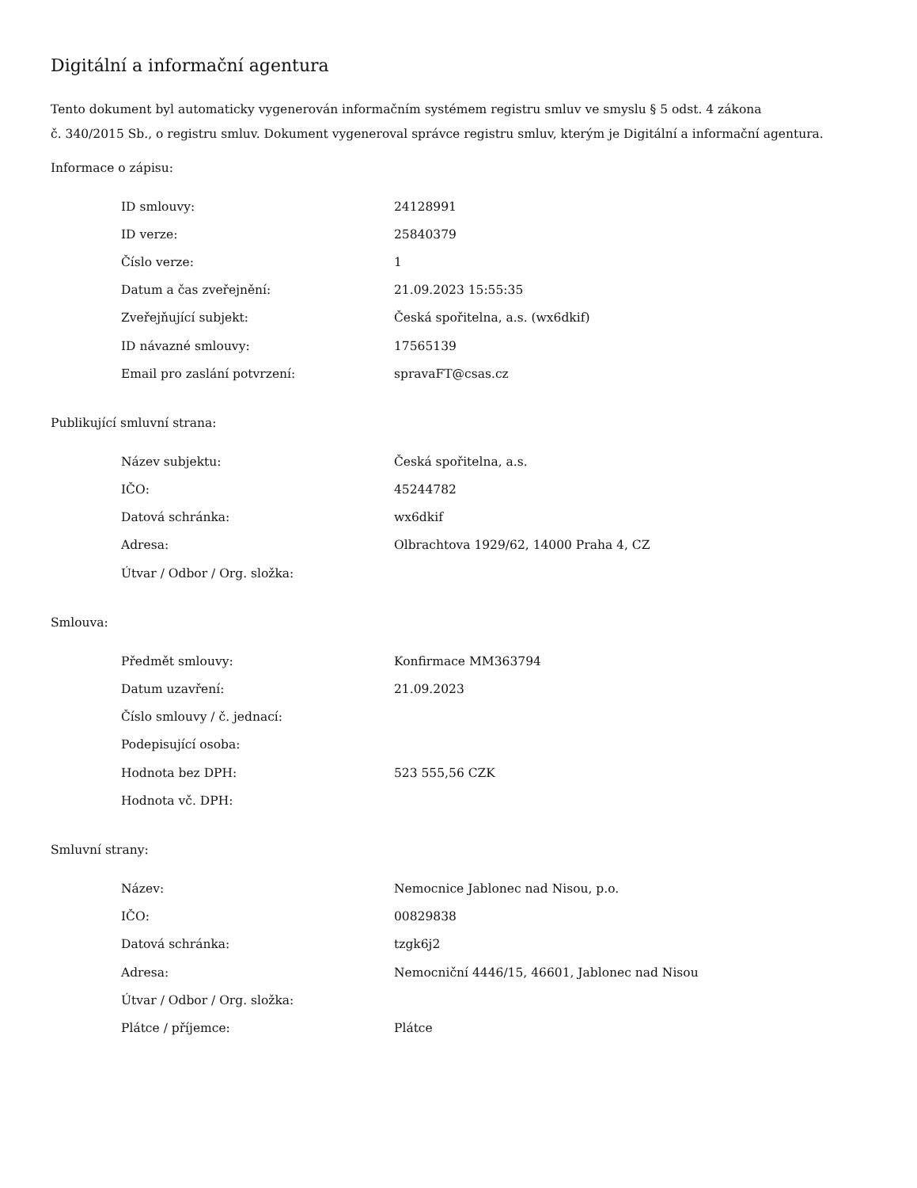Digitální a informační agentura
Tento dokument byl automaticky vygenerován informačním systémem registru smluv ve smyslu § 5 odst. 4 zákona
č. 340/2015 Sb., o registru smluv. Dokument vygeneroval správce registru smluv, kterým je Digitální a informační agentura.
Informace o zápisu:
| ID smlouvy: | 24128991 |
| ID verze: | 25840379 |
| Číslo verze: | 1 |
| Datum a čas zveřejnění: | 21.09.2023 15:55:35 |
| Zveřejňující subjekt: | Česká spořitelna, a.s. (wx6dkif) |
| ID návazné smlouvy: | 17565139 |
| Email pro zaslání potvrzení: | spravaFT@csas.cz |
Publikující smluvní strana:
| Název subjektu: | Česká spořitelna, a.s. |
| IČO: | 45244782 |
| Datová schránka: | wx6dkif |
| Adresa: | Olbrachtova 1929/62, 14000 Praha 4, CZ |
| Útvar / Odbor / Org. složka: | |
Smlouva:
| Předmět smlouvy: | Konfirmace MM363794 |
| Datum uzavření: | 21.09.2023 |
| Číslo smlouvy / č. jednací: | |
| Podepisující osoba: | |
| Hodnota bez DPH: | 523 555,56 CZK |
| Hodnota vč. DPH: | |
Smluvní strany:
| Název: | Nemocnice Jablonec nad Nisou, p.o. |
| IČO: | 00829838 |
| Datová schránka: | tzgk6j2 |
| Adresa: | Nemocniční 4446/15, 46601, Jablonec nad Nisou |
| Útvar / Odbor / Org. složka: | |
| Plátce / příjemce: | Plátce |